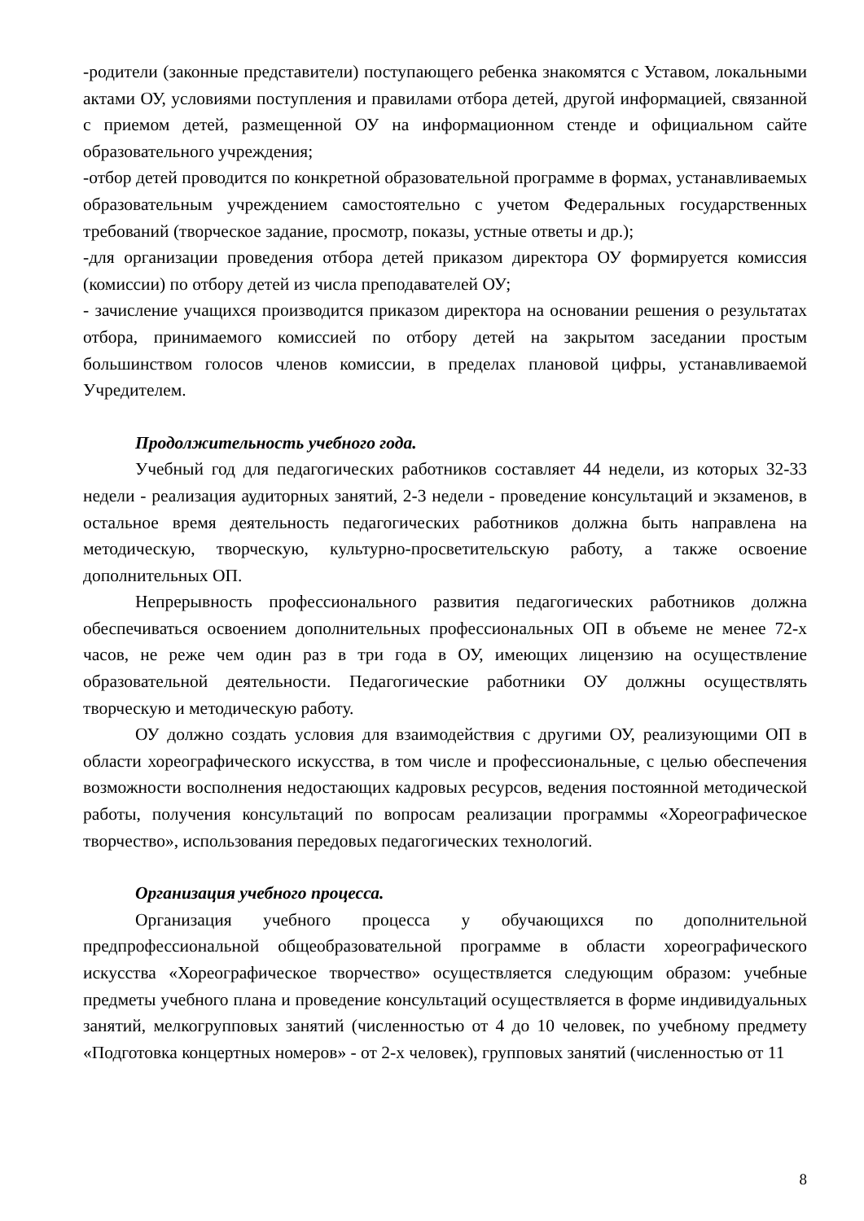-родители (законные представители) поступающего ребенка знакомятся с Уставом, локальными актами ОУ, условиями поступления и правилами отбора детей, другой информацией, связанной с приемом детей, размещенной ОУ на информационном стенде и официальном сайте образовательного учреждения;
-отбор детей проводится по конкретной образовательной программе в формах, устанавливаемых образовательным учреждением самостоятельно с учетом Федеральных государственных требований (творческое задание, просмотр, показы, устные ответы и др.);
-для организации проведения отбора детей приказом директора ОУ формируется комиссия (комиссии) по отбору детей из числа преподавателей ОУ;
- зачисление учащихся производится приказом директора на основании решения о результатах отбора, принимаемого комиссией по отбору детей на закрытом заседании простым большинством голосов членов комиссии, в пределах плановой цифры, устанавливаемой Учредителем.
Продолжительность учебного года.
Учебный год для педагогических работников составляет 44 недели, из которых 32-33 недели - реализация аудиторных занятий, 2-3 недели - проведение консультаций и экзаменов, в остальное время деятельность педагогических работников должна быть направлена на методическую, творческую, культурно-просветительскую работу, а также освоение дополнительных ОП.
Непрерывность профессионального развития педагогических работников должна обеспечиваться освоением дополнительных профессиональных ОП в объеме не менее 72-х часов, не реже чем один раз в три года в ОУ, имеющих лицензию на осуществление образовательной деятельности. Педагогические работники ОУ должны осуществлять творческую и методическую работу.
ОУ должно создать условия для взаимодействия с другими ОУ, реализующими ОП в области хореографического искусства, в том числе и профессиональные, с целью обеспечения возможности восполнения недостающих кадровых ресурсов, ведения постоянной методической работы, получения консультаций по вопросам реализации программы «Хореографическое творчество», использования передовых педагогических технологий.
Организация учебного процесса.
Организация учебного процесса у обучающихся по дополнительной предпрофессиональной общеобразовательной программе в области хореографического искусства «Хореографическое творчество» осуществляется следующим образом: учебные предметы учебного плана и проведение консультаций осуществляется в форме индивидуальных занятий, мелкогрупповых занятий (численностью от 4 до 10 человек, по учебному предмету «Подготовка концертных номеров» - от 2-х человек), групповых занятий (численностью от 11
8